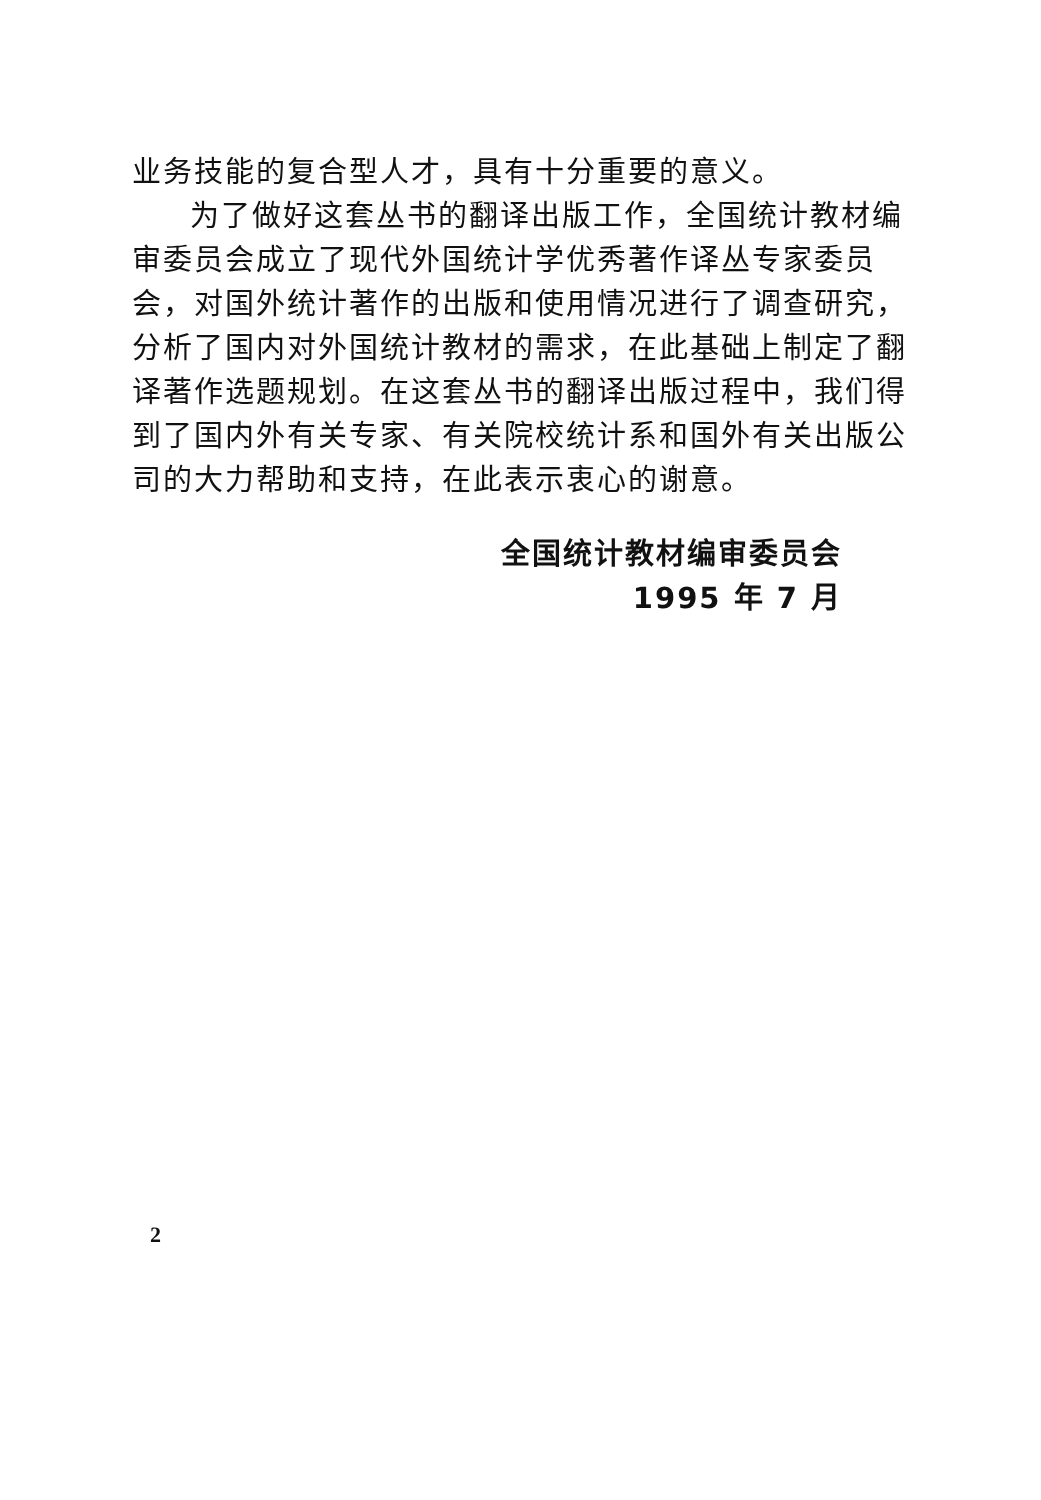业务技能的复合型人才，具有十分重要的意义。
为了做好这套丛书的翻译出版工作，全国统计教材编审委员会成立了现代外国统计学优秀著作译丛专家委员会，对国外统计著作的出版和使用情况进行了调查研究，分析了国内对外国统计教材的需求，在此基础上制定了翻译著作选题规划。在这套丛书的翻译出版过程中，我们得到了国内外有关专家、有关院校统计系和国外有关出版公司的大力帮助和支持，在此表示衷心的谢意。
全国统计教材编审委员会
1995 年 7 月
2